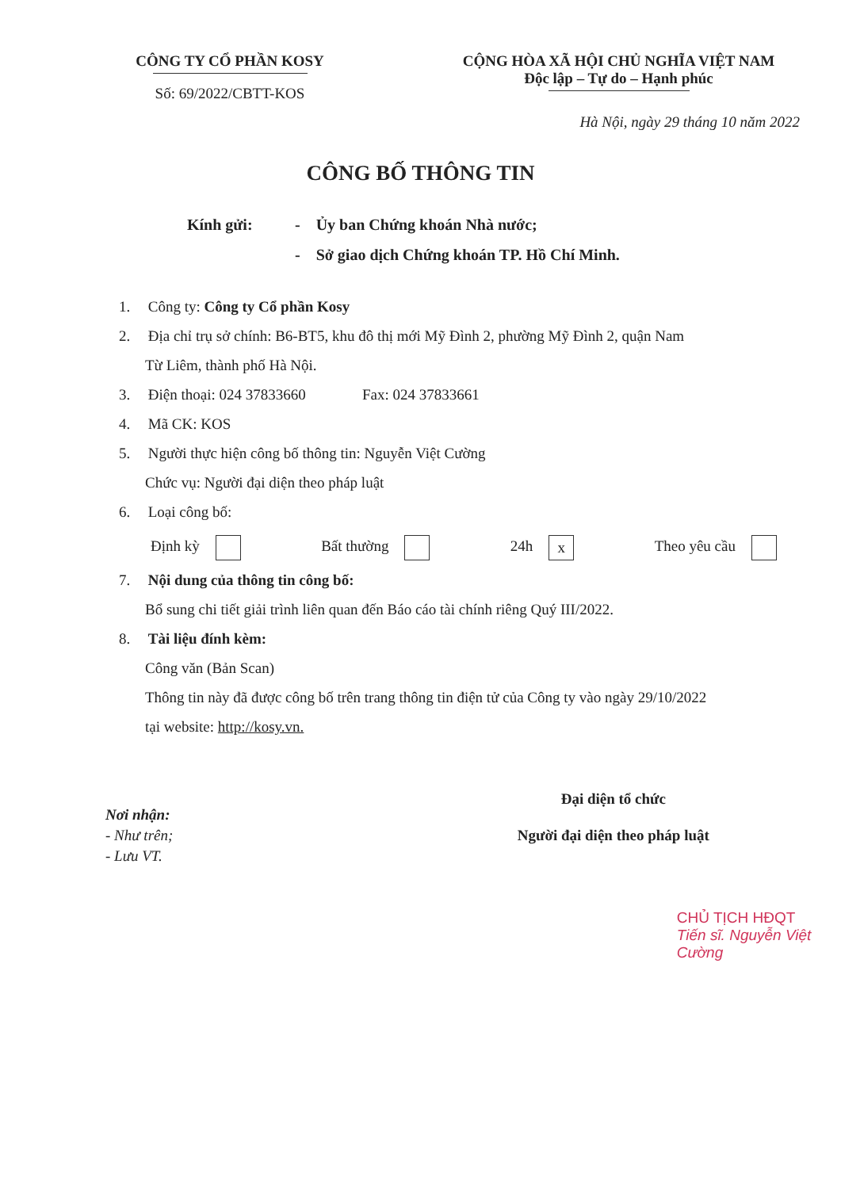CÔNG TY CỔ PHẦN KOSY
Số: 69/2022/CBTT-KOS
CỘNG HÒA XÃ HỘI CHỦ NGHĨA VIỆT NAM
Độc lập – Tự do – Hạnh phúc
Hà Nội, ngày 29 tháng 10 năm 2022
CÔNG BỐ THÔNG TIN
Kính gửi: - Ủy ban Chứng khoán Nhà nước;
- Sở giao dịch Chứng khoán TP. Hồ Chí Minh.
1. Công ty: Công ty Cổ phần Kosy
2. Địa chỉ trụ sở chính: B6-BT5, khu đô thị mới Mỹ Đình 2, phường Mỹ Đình 2, quận Nam
Từ Liêm, thành phố Hà Nội.
3. Điện thoại: 024 37833660 Fax: 024 37833661
4. Mã CK: KOS
5. Người thực hiện công bố thông tin: Nguyễn Việt Cường
Chức vụ: Người đại diện theo pháp luật
6. Loại công bố:
Định kỳ Bất thường 24h x Theo yêu cầu
7. Nội dung của thông tin công bố:
Bổ sung chi tiết giải trình liên quan đến Báo cáo tài chính riêng Quý III/2022.
8. Tài liệu đính kèm:
Công văn (Bản Scan)
Thông tin này đã được công bố trên trang thông tin điện tử của Công ty vào ngày 29/10/2022
tại website: http://kosy.vn.
Nơi nhận:
- Như trên;
- Lưu VT.
Đại diện tổ chức
Người đại diện theo pháp luật
CHỦ TỊCH HĐQT
Tiến sĩ. Nguyễn Việt Cường